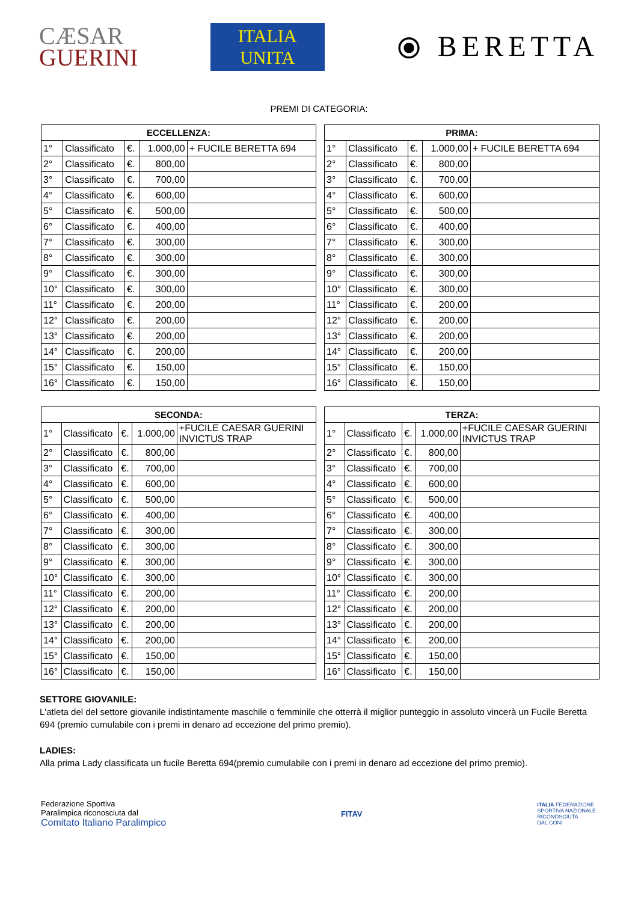CÆSAR
GUERINI
ITALIA
UNITA
⦿ BERETTA
PREMI DI CATEGORIA:
| ECCELLENZA: | | | | |
| --- | --- | --- | --- | --- |
| 1° | Classificato | €. | 1.000,00 | + FUCILE BERETTA 694 |
| 2° | Classificato | €. | 800,00 | |
| 3° | Classificato | €. | 700,00 | |
| 4° | Classificato | €. | 600,00 | |
| 5° | Classificato | €. | 500,00 | |
| 6° | Classificato | €. | 400,00 | |
| 7° | Classificato | €. | 300,00 | |
| 8° | Classificato | €. | 300,00 | |
| 9° | Classificato | €. | 300,00 | |
| 10° | Classificato | €. | 300,00 | |
| 11° | Classificato | €. | 200,00 | |
| 12° | Classificato | €. | 200,00 | |
| 13° | Classificato | €. | 200,00 | |
| 14° | Classificato | €. | 200,00 | |
| 15° | Classificato | €. | 150,00 | |
| 16° | Classificato | €. | 150,00 | |
| PRIMA: | | | | |
| --- | --- | --- | --- | --- |
| 1° | Classificato | €. | 1.000,00 | + FUCILE BERETTA 694 |
| 2° | Classificato | €. | 800,00 | |
| 3° | Classificato | €. | 700,00 | |
| 4° | Classificato | €. | 600,00 | |
| 5° | Classificato | €. | 500,00 | |
| 6° | Classificato | €. | 400,00 | |
| 7° | Classificato | €. | 300,00 | |
| 8° | Classificato | €. | 300,00 | |
| 9° | Classificato | €. | 300,00 | |
| 10° | Classificato | €. | 300,00 | |
| 11° | Classificato | €. | 200,00 | |
| 12° | Classificato | €. | 200,00 | |
| 13° | Classificato | €. | 200,00 | |
| 14° | Classificato | €. | 200,00 | |
| 15° | Classificato | €. | 150,00 | |
| 16° | Classificato | €. | 150,00 | |
| SECONDA: | | | | |
| --- | --- | --- | --- | --- |
| 1° | Classificato | €. | 1.000,00 | +FUCILE CAESAR GUERINI INVICTUS TRAP |
| 2° | Classificato | €. | 800,00 | |
| 3° | Classificato | €. | 700,00 | |
| 4° | Classificato | €. | 600,00 | |
| 5° | Classificato | €. | 500,00 | |
| 6° | Classificato | €. | 400,00 | |
| 7° | Classificato | €. | 300,00 | |
| 8° | Classificato | €. | 300,00 | |
| 9° | Classificato | €. | 300,00 | |
| 10° | Classificato | €. | 300,00 | |
| 11° | Classificato | €. | 200,00 | |
| 12° | Classificato | €. | 200,00 | |
| 13° | Classificato | €. | 200,00 | |
| 14° | Classificato | €. | 200,00 | |
| 15° | Classificato | €. | 150,00 | |
| 16° | Classificato | €. | 150,00 | |
| TERZA: | | | | |
| --- | --- | --- | --- | --- |
| 1° | Classificato | €. | 1.000,00 | +FUCILE CAESAR GUERINI INVICTUS TRAP |
| 2° | Classificato | €. | 800,00 | |
| 3° | Classificato | €. | 700,00 | |
| 4° | Classificato | €. | 600,00 | |
| 5° | Classificato | €. | 500,00 | |
| 6° | Classificato | €. | 400,00 | |
| 7° | Classificato | €. | 300,00 | |
| 8° | Classificato | €. | 300,00 | |
| 9° | Classificato | €. | 300,00 | |
| 10° | Classificato | €. | 300,00 | |
| 11° | Classificato | €. | 200,00 | |
| 12° | Classificato | €. | 200,00 | |
| 13° | Classificato | €. | 200,00 | |
| 14° | Classificato | €. | 200,00 | |
| 15° | Classificato | €. | 150,00 | |
| 16° | Classificato | €. | 150,00 | |
SETTORE GIOVANILE:
L'atleta del del settore giovanile indistintamente maschile o femminile che otterrà il miglior punteggio in assoluto vincerà un Fucile Beretta 694 (premio cumulabile con i premi in denaro ad eccezione del primo premio).
LADIES:
Alla prima Lady classificata un fucile Beretta 694(premio cumulabile con i premi in denaro ad eccezione del primo premio).
Federazione Sportiva
Paralimpica riconosciuta dal
Comitato Italiano Paralimpico
FITAV
ITALIA FEDERAZIONE
SPORTIVA NAZIONALE
RICONOSCIUTA
DAL CONI